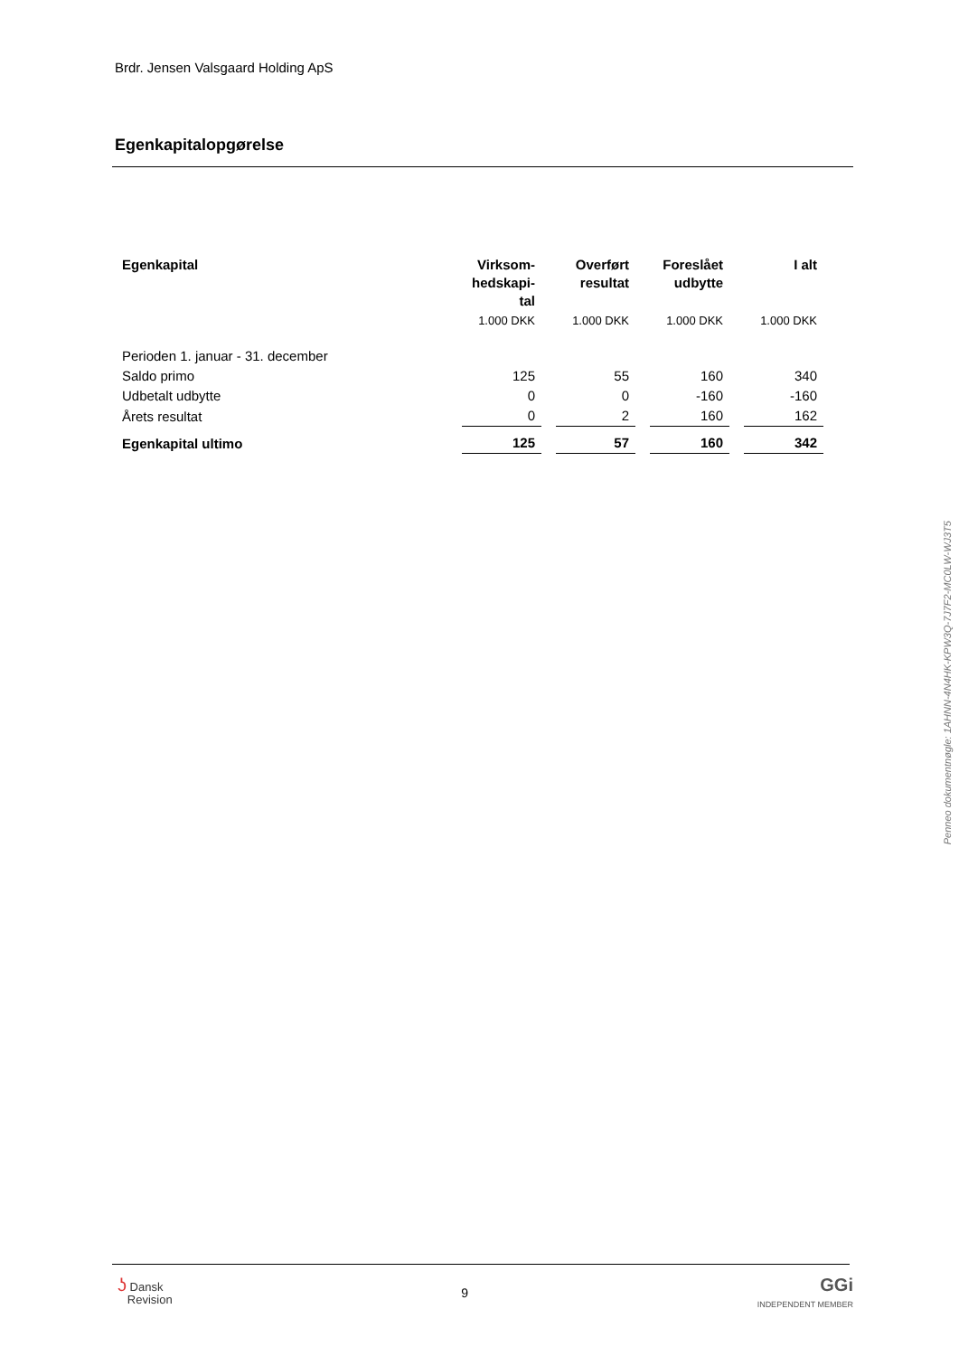Brdr. Jensen Valsgaard Holding ApS
Egenkapitalopgørelse
| Egenkapital | Virksom- hedskapi- tal | Overført resultat | Foreslået udbytte | I alt |
| --- | --- | --- | --- | --- |
| | 1.000 DKK | 1.000 DKK | 1.000 DKK | 1.000 DKK |
| Perioden 1. januar - 31. december | | | | |
| Saldo primo | 125 | 55 | 160 | 340 |
| Udbetalt udbytte | 0 | 0 | -160 | -160 |
| Årets resultat | 0 | 2 | 160 | 162 |
| Egenkapital ultimo | 125 | 57 | 160 | 342 |
Penneo dokumentnøgle: 1AHNN-4N4HK-KPW3Q-7J7F2-MC0LW-WJ3T5
ʖ Dansk
Revision
9
GGi
INDEPENDENT MEMBER